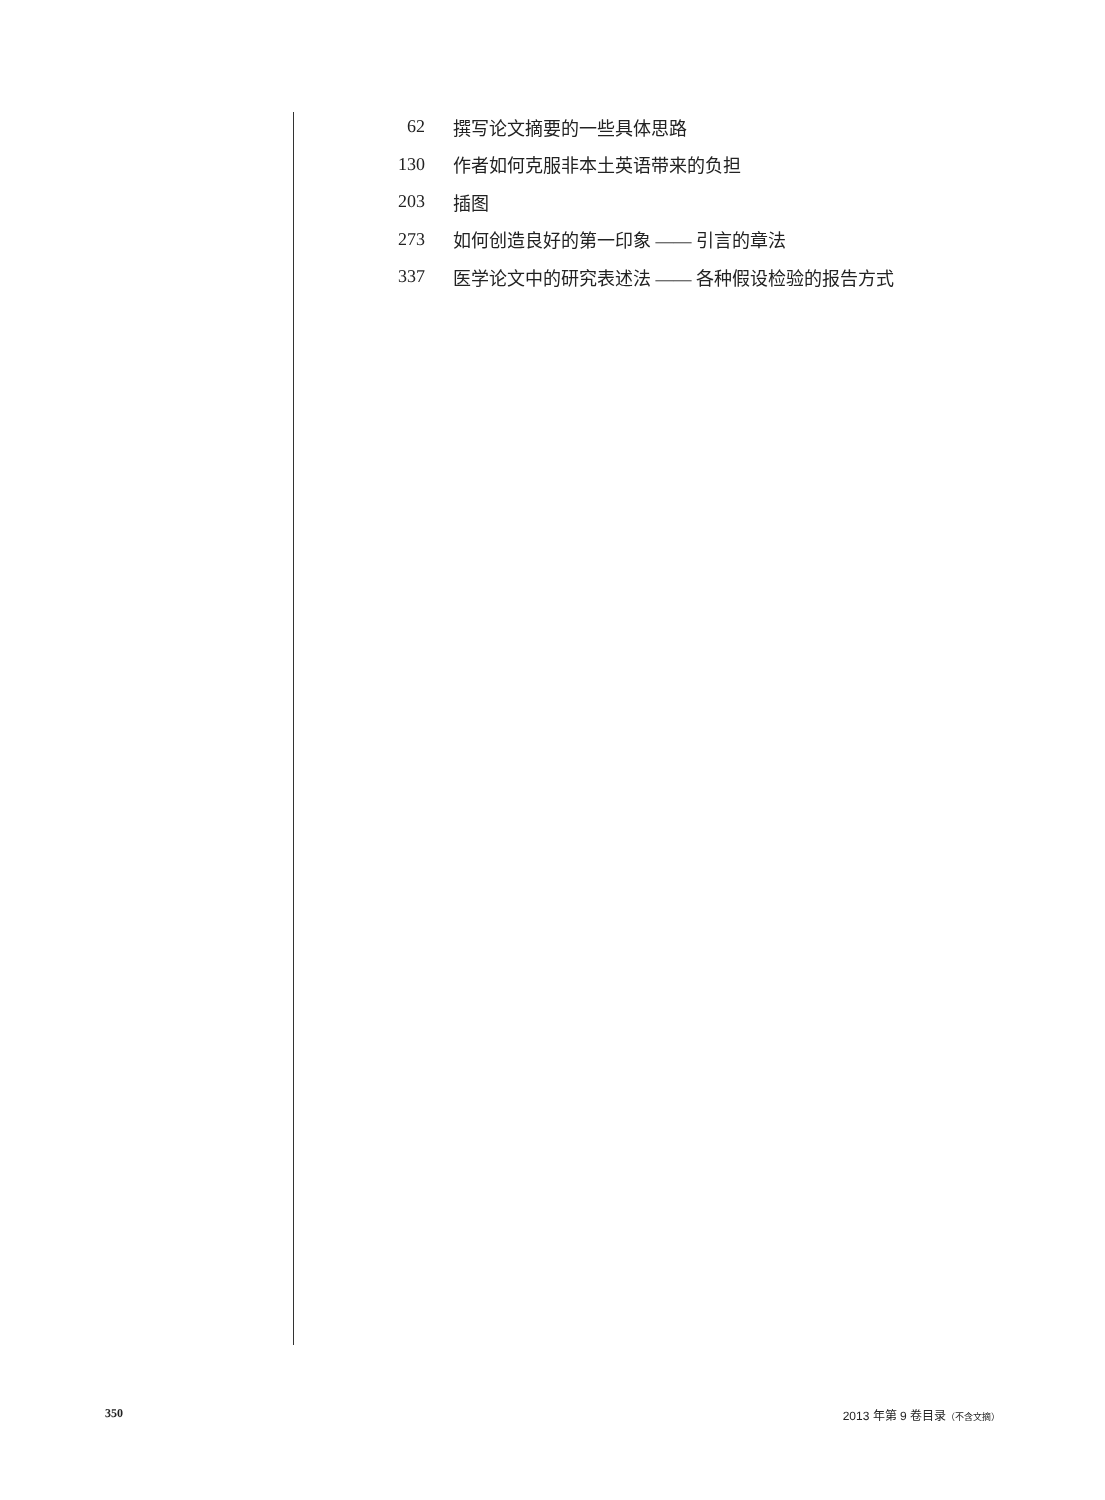62 撰写论文摘要的一些具体思路
130 作者如何克服非本土英语带来的负担
203 插图
273 如何创造良好的第一印象 —— 引言的章法
337 医学论文中的研究表述法 —— 各种假设检验的报告方式
350 2013 年第 9 卷目录（不含文摘）